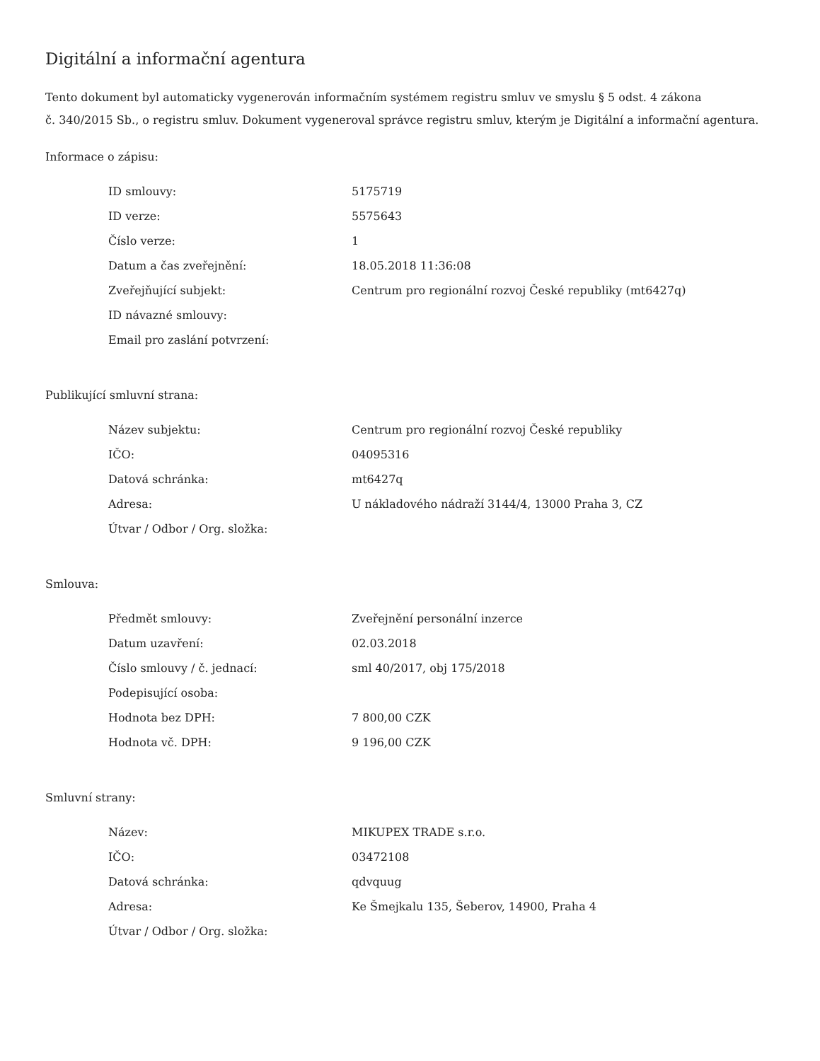Digitální a informační agentura
Tento dokument byl automaticky vygenerován informačním systémem registru smluv ve smyslu § 5 odst. 4 zákona
č. 340/2015 Sb., o registru smluv. Dokument vygeneroval správce registru smluv, kterým je Digitální a informační agentura.
Informace o zápisu:
| ID smlouvy: | 5175719 |
| ID verze: | 5575643 |
| Číslo verze: | 1 |
| Datum a čas zveřejnění: | 18.05.2018 11:36:08 |
| Zveřejňující subjekt: | Centrum pro regionální rozvoj České republiky (mt6427q) |
| ID návazné smlouvy: | |
| Email pro zaslání potvrzení: | |
Publikující smluvní strana:
| Název subjektu: | Centrum pro regionální rozvoj České republiky |
| IČO: | 04095316 |
| Datová schránka: | mt6427q |
| Adresa: | U nákladového nádraží 3144/4, 13000 Praha 3, CZ |
| Útvar / Odbor / Org. složka: | |
Smlouva:
| Předmět smlouvy: | Zveřejnění personální inzerce |
| Datum uzavření: | 02.03.2018 |
| Číslo smlouvy / č. jednací: | sml 40/2017, obj 175/2018 |
| Podepisující osoba: | |
| Hodnota bez DPH: | 7 800,00 CZK |
| Hodnota vč. DPH: | 9 196,00 CZK |
Smluvní strany:
| Název: | MIKUPEX TRADE s.r.o. |
| IČO: | 03472108 |
| Datová schránka: | qdvquug |
| Adresa: | Ke Šmejkalu 135, Šeberov, 14900, Praha 4 |
| Útvar / Odbor / Org. složka: | |